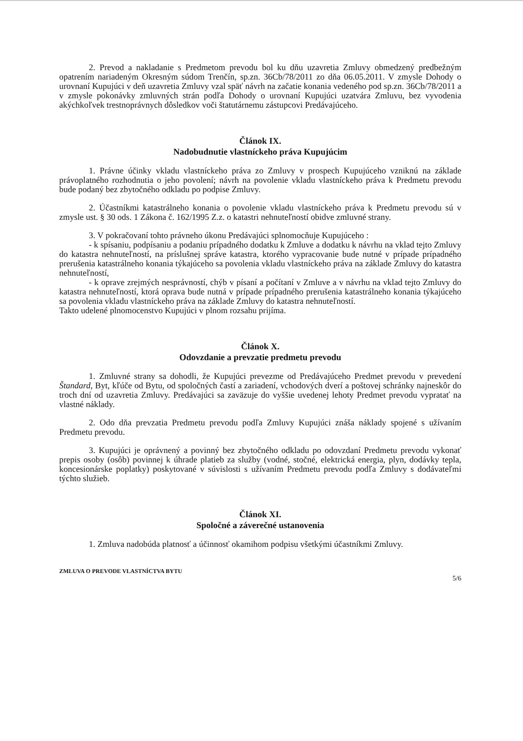2. Prevod a nakladanie s Predmetom prevodu bol ku dňu uzavretia Zmluvy obmedzený predbežným opatrením nariadeným Okresným súdom Trenčín, sp.zn. 36Cb/78/2011 zo dňa 06.05.2011. V zmysle Dohody o urovnaní Kupujúci v deň uzavretia Zmluvy vzal späť návrh na začatie konania vedeného pod sp.zn. 36Cb/78/2011 a v zmysle pokonávky zmluvných strán podľa Dohody o urovnaní Kupujúci uzatvára Zmluvu, bez vyvodenia akýchkoľvek trestnoprávnych dôsledkov voči štatutárnemu zástupcovi Predávajúceho.
Článok IX.
Nadobudnutie vlastníckeho práva Kupujúcim
1. Právne účinky vkladu vlastníckeho práva zo Zmluvy v prospech Kupujúceho vzniknú na základe právoplatného rozhodnutia o jeho povolení; návrh na povolenie vkladu vlastníckeho práva k Predmetu prevodu bude podaný bez zbytočného odkladu po podpise Zmluvy.
2. Účastníkmi katastrálneho konania o povolenie vkladu vlastníckeho práva k Predmetu prevodu sú v zmysle ust. § 30 ods. 1 Zákona č. 162/1995 Z.z. o katastri nehnuteľností obidve zmluvné strany.
3. V pokračovaní tohto právneho úkonu Predávajúci splnomocňuje Kupujúceho :
- k spísaniu, podpísaniu a podaniu prípadného dodatku k Zmluve a dodatku k návrhu na vklad tejto Zmluvy do katastra nehnuteľností, na príslušnej správe katastra, ktorého vypracovanie bude nutné v prípade prípadného prerušenia katastrálneho konania týkajúceho sa povolenia vkladu vlastníckeho práva na základe Zmluvy do katastra nehnuteľností,
- k oprave zrejmých nesprávností, chýb v písaní a počítaní v Zmluve a v návrhu na vklad tejto Zmluvy do katastra nehnuteľností, ktorá oprava bude nutná v prípade prípadného prerušenia katastrálneho konania týkajúceho sa povolenia vkladu vlastníckeho práva na základe Zmluvy do katastra nehnuteľností.
Takto udelené plnomocenstvo Kupujúci v plnom rozsahu prijíma.
Článok X.
Odovzdanie a prevzatie predmetu prevodu
1. Zmluvné strany sa dohodli, že Kupujúci prevezme od Predávajúceho Predmet prevodu v prevedení Štandard, Byt, kľúče od Bytu, od spoločných častí a zariadení, vchodových dverí a poštovej schránky najneskôr do troch dní od uzavretia Zmluvy. Predávajúci sa zaväzuje do vyššie uvedenej lehoty Predmet prevodu vypratať na vlastné náklady.
2. Odo dňa prevzatia Predmetu prevodu podľa Zmluvy Kupujúci znáša náklady spojené s užívaním Predmetu prevodu.
3. Kupujúci je oprávnený a povinný bez zbytočného odkladu po odovzdaní Predmetu prevodu vykonať prepis osoby (osôb) povinnej k úhrade platieb za služby (vodné, stočné, elektrická energia, plyn, dodávky tepla, koncesionárske poplatky) poskytované v súvislosti s užívaním Predmetu prevodu podľa Zmluvy s dodávateľmi týchto služieb.
Článok XI.
Spoločné a záverečné ustanovenia
1. Zmluva nadobúda platnosť a účinnosť okamihom podpisu všetkými účastníkmi Zmluvy.
ZMLUVA O PREVODE VLASTNÍCTVA BYTU 5/6